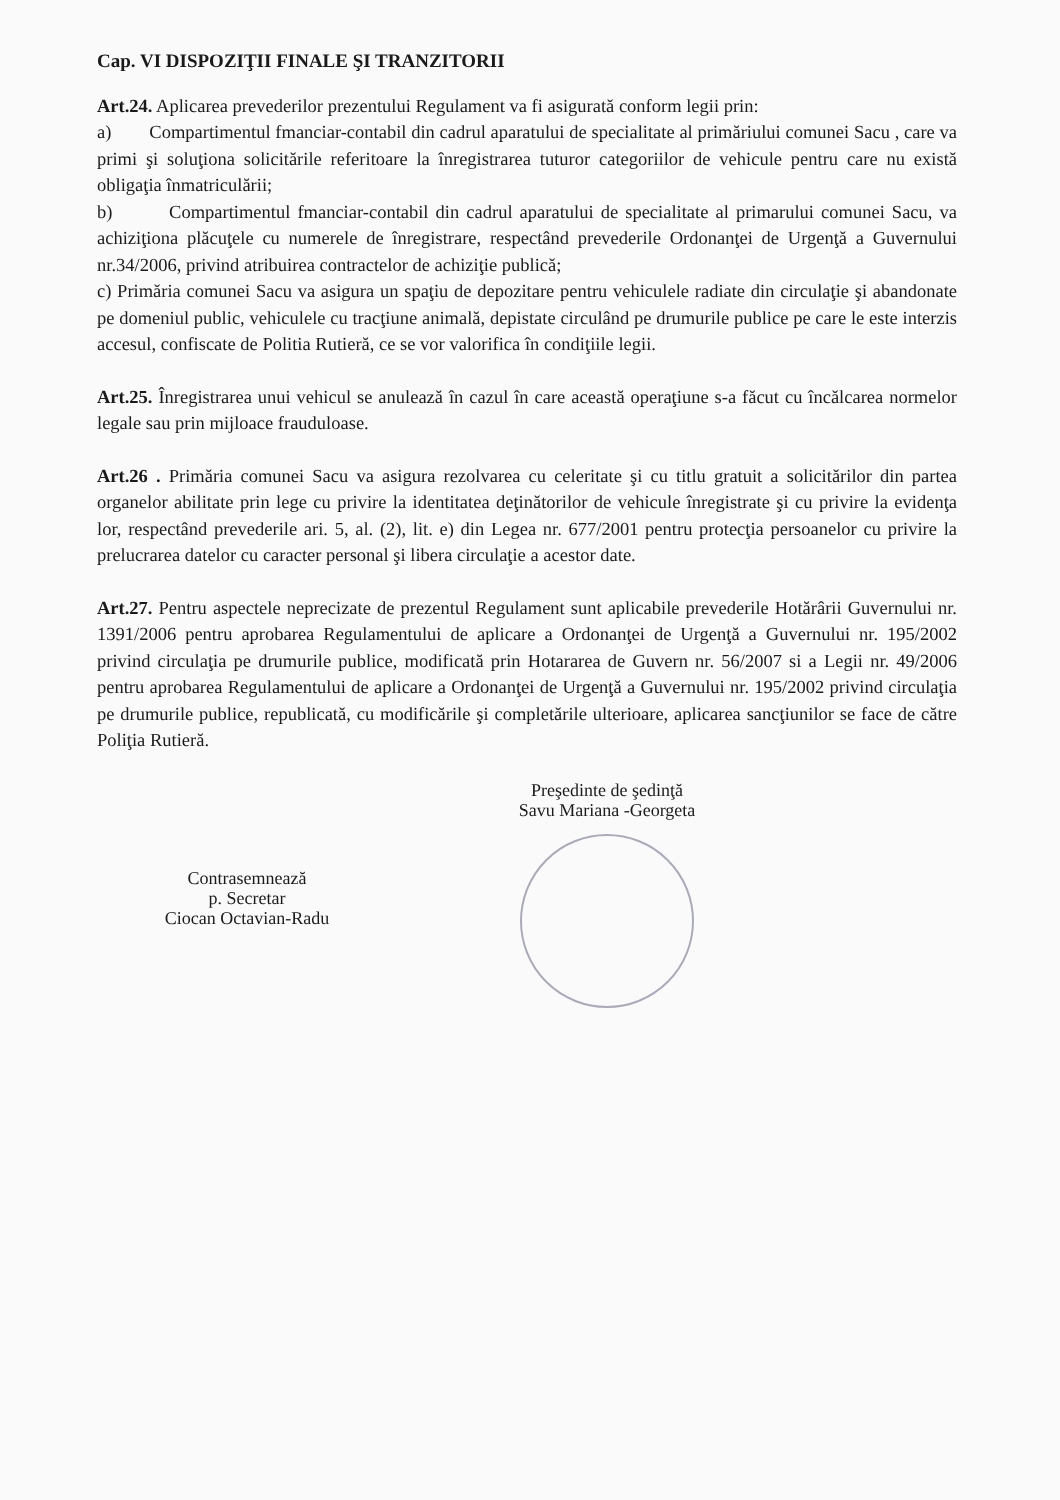Cap. VI DISPOZIŢII FINALE ŞI TRANZITORII
Art.24. Aplicarea prevederilor prezentului Regulament va fi asigurată conform legii prin:
a) Compartimentul fmanciar-contabil din cadrul aparatului de specialitate al primăriului comunei Sacu , care va primi şi soluţiona solicitările referitoare la înregistrarea tuturor categoriilor de vehicule pentru care nu există obligaţia înmatriculării;
b) Compartimentul fmanciar-contabil din cadrul aparatului de specialitate al primarului comunei Sacu, va achiziţiona plăcuţele cu numerele de înregistrare, respectând prevederile Ordonanţei de Urgenţă a Guvernului nr.34/2006, privind atribuirea contractelor de achiziţie publică;
c) Primăria comunei Sacu va asigura un spaţiu de depozitare pentru vehiculele radiate din circulaţie şi abandonate pe domeniul public, vehiculele cu tracţiune animală, depistate circulând pe drumurile publice pe care le este interzis accesul, confiscate de Politia Rutieră, ce se vor valorifica în condiţiile legii.
Art.25. Înregistrarea unui vehicul se anulează în cazul în care această operaţiune s-a făcut cu încălcarea normelor legale sau prin mijloace frauduloase.
Art.26 . Primăria comunei Sacu va asigura rezolvarea cu celeritate şi cu titlu gratuit a solicitărilor din partea organelor abilitate prin lege cu privire la identitatea deţinătorilor de vehicule înregistrate şi cu privire la evidenţa lor, respectând prevederile ari. 5, al. (2), lit. e) din Legea nr. 677/2001 pentru protecţia persoanelor cu privire la prelucrarea datelor cu caracter personal şi libera circulaţie a acestor date.
Art.27. Pentru aspectele neprecizate de prezentul Regulament sunt aplicabile prevederile Hotărârii Guvernului nr. 1391/2006 pentru aprobarea Regulamentului de aplicare a Ordonanţei de Urgenţă a Guvernului nr. 195/2002 privind circulaţia pe drumurile publice, modificată prin Hotararea de Guvern nr. 56/2007 si a Legii nr. 49/2006 pentru aprobarea Regulamentului de aplicare a Ordonanţei de Urgenţă a Guvernului nr. 195/2002 privind circulaţia pe drumurile publice, republicată, cu modificările şi completările ulterioare, aplicarea sancţiunilor se face de către Poliţia Rutieră.
Contrasemnează
p. Secretar
Ciocan Octavian-Radu
Preşedinte de şedinţă
Savu Mariana -Georgeta